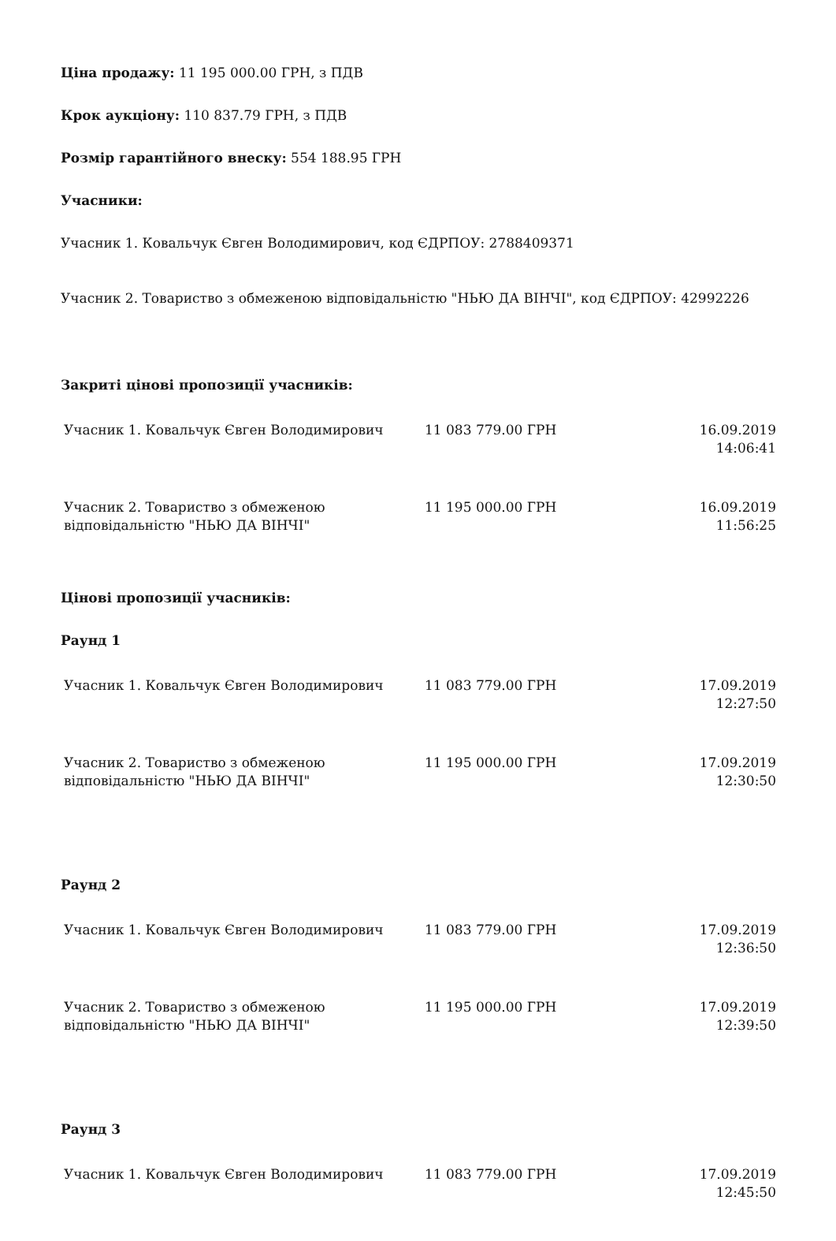Ціна продажу: 11 195 000.00 ГРН, з ПДВ
Крок аукціону: 110 837.79 ГРН, з ПДВ
Розмір гарантійного внеску: 554 188.95 ГРН
Учасники:
Учасник 1. Ковальчук Євген Володимирович, код ЄДРПОУ: 2788409371
Учасник 2. Товариство з обмеженою відповідальністю "НЬЮ ДА ВІНЧІ", код ЄДРПОУ: 42992226
Закриті цінові пропозиції учасників:
| Учасник 1. Ковальчук Євген Володимирович | 11 083 779.00 ГРН | 16.09.2019 14:06:41 |
| Учасник 2. Товариство з обмеженою відповідальністю "НЬЮ ДА ВІНЧІ" | 11 195 000.00 ГРН | 16.09.2019 11:56:25 |
Цінові пропозиції учасників:
Раунд 1
| Учасник 1. Ковальчук Євген Володимирович | 11 083 779.00 ГРН | 17.09.2019 12:27:50 |
| Учасник 2. Товариство з обмеженою відповідальністю "НЬЮ ДА ВІНЧІ" | 11 195 000.00 ГРН | 17.09.2019 12:30:50 |
Раунд 2
| Учасник 1. Ковальчук Євген Володимирович | 11 083 779.00 ГРН | 17.09.2019 12:36:50 |
| Учасник 2. Товариство з обмеженою відповідальністю "НЬЮ ДА ВІНЧІ" | 11 195 000.00 ГРН | 17.09.2019 12:39:50 |
Раунд 3
| Учасник 1. Ковальчук Євген Володимирович | 11 083 779.00 ГРН | 17.09.2019 12:45:50 |